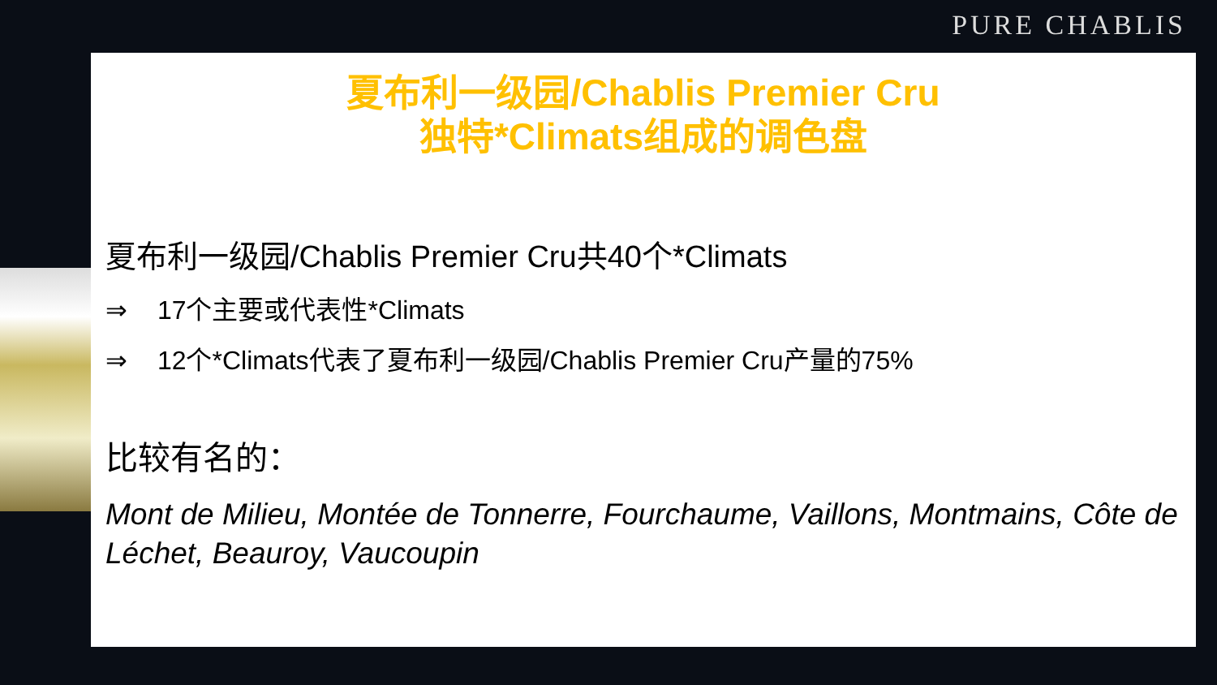PURE CHABLIS
夏布利一级园/Chablis Premier Cru
独特*Climats组成的调色盘
夏布利一级园/Chablis Premier Cru共40个*Climats
⇒ 17个主要或代表性*Climats
⇒ 12个*Climats代表了夏布利一级园/Chablis Premier Cru产量的75%
比较有名的：
Mont de Milieu, Montée de Tonnerre, Fourchaume, Vaillons, Montmains, Côte de Léchet, Beauroy, Vaucoupin